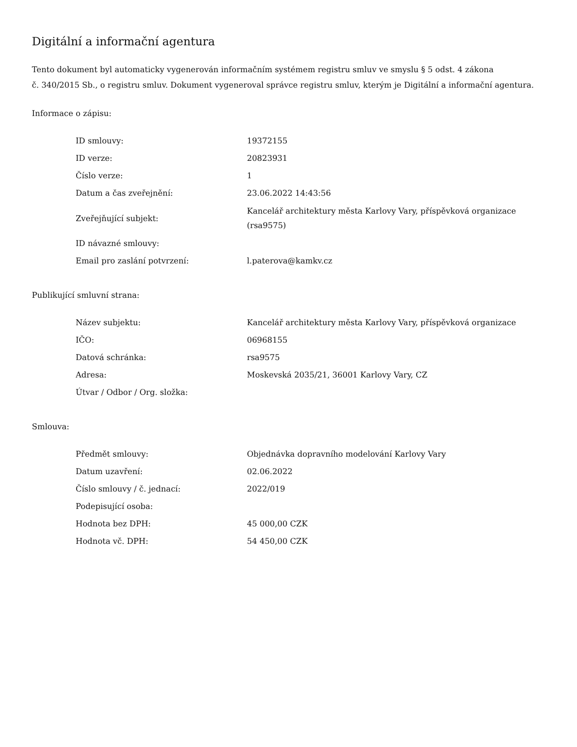Digitální a informační agentura
Tento dokument byl automaticky vygenerován informačním systémem registru smluv ve smyslu § 5 odst. 4 zákona
č. 340/2015 Sb., o registru smluv. Dokument vygeneroval správce registru smluv, kterým je Digitální a informační agentura.
Informace o zápisu:
| ID smlouvy: | 19372155 |
| ID verze: | 20823931 |
| Číslo verze: | 1 |
| Datum a čas zveřejnění: | 23.06.2022 14:43:56 |
| Zveřejňující subjekt: | Kancelář architektury města Karlovy Vary, příspěvková organizace (rsa9575) |
| ID návazné smlouvy: | |
| Email pro zaslání potvrzení: | l.paterova@kamkv.cz |
Publikující smluvní strana:
| Název subjektu: | Kancelář architektury města Karlovy Vary, příspěvková organizace |
| IČO: | 06968155 |
| Datová schránka: | rsa9575 |
| Adresa: | Moskevská 2035/21, 36001 Karlovy Vary, CZ |
| Útvar / Odbor / Org. složka: | |
Smlouva:
| Předmět smlouvy: | Objednávka dopravního modelování Karlovy Vary |
| Datum uzavření: | 02.06.2022 |
| Číslo smlouvy / č. jednací: | 2022/019 |
| Podepisující osoba: | |
| Hodnota bez DPH: | 45 000,00 CZK |
| Hodnota vč. DPH: | 54 450,00 CZK |